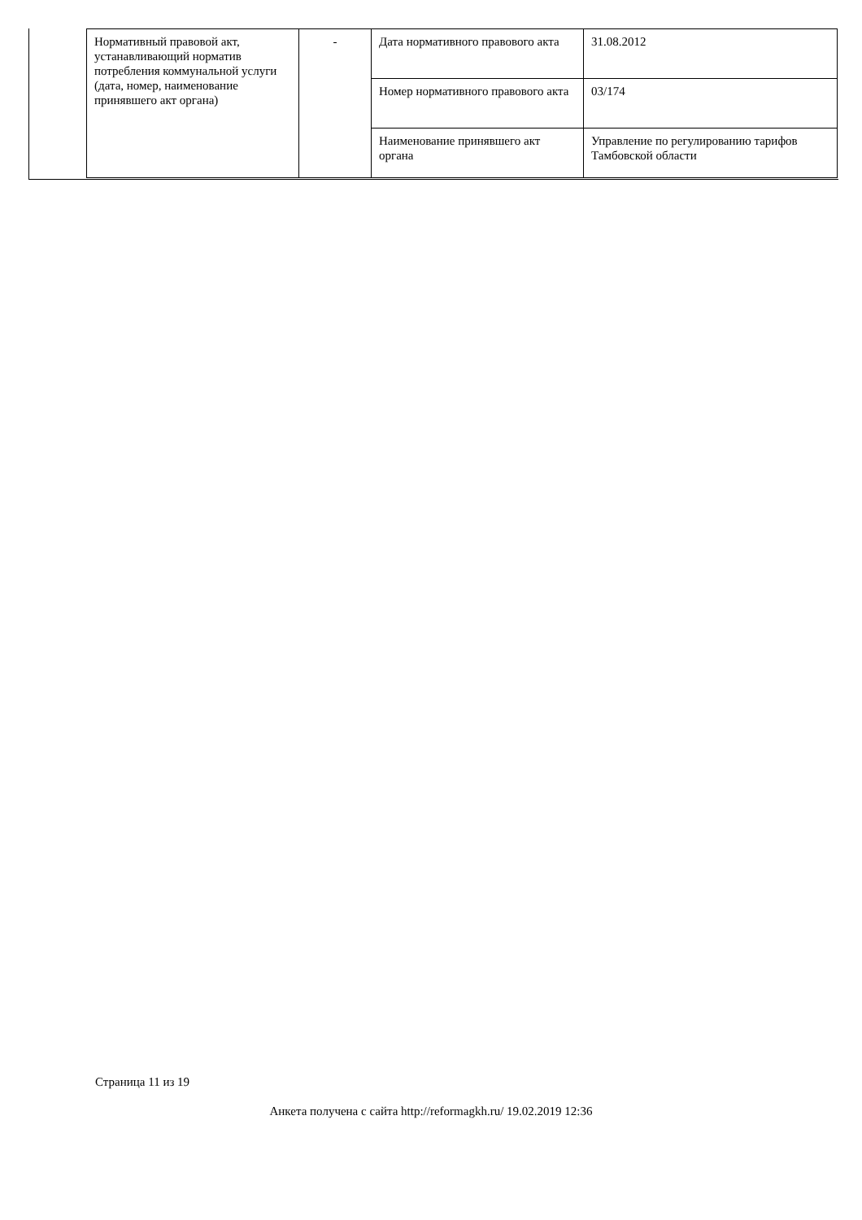| Нормативный правовой акт, устанавливающий норматив потребления коммунальной услуги (дата, номер, наименование принявшего акт органа) | - | Дата нормативного правового акта | 31.08.2012 |
| | | Номер нормативного правового акта | 03/174 |
| | | Наименование принявшего акт органа | Управление по регулированию тарифов Тамбовской области |
Страница 11 из 19
Анкета получена с сайта http://reformagkh.ru/ 19.02.2019 12:36